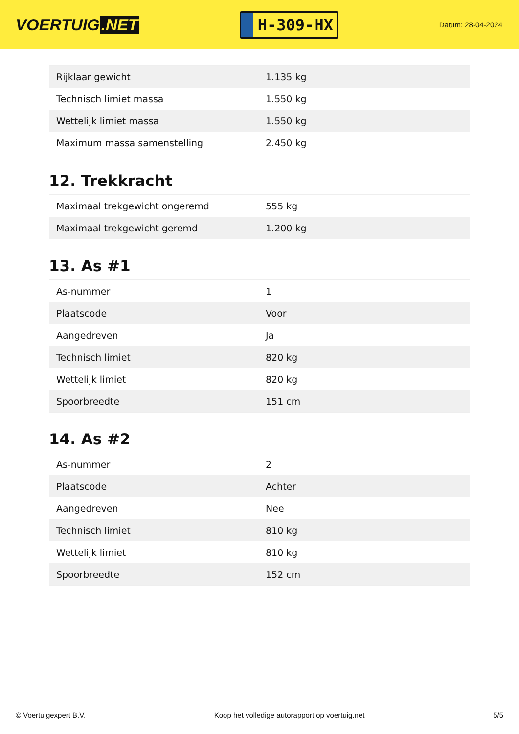VOERTUIG.NET
H-309-HX
Datum: 28-04-2024
| Rijklaar gewicht | 1.135 kg |
| Technisch limiet massa | 1.550 kg |
| Wettelijk limiet massa | 1.550 kg |
| Maximum massa samenstelling | 2.450 kg |
12. Trekkracht
| Maximaal trekgewicht ongeremd | 555 kg |
| Maximaal trekgewicht geremd | 1.200 kg |
13. As #1
| As-nummer | 1 |
| Plaatscode | Voor |
| Aangedreven | Ja |
| Technisch limiet | 820 kg |
| Wettelijk limiet | 820 kg |
| Spoorbreedte | 151 cm |
14. As #2
| As-nummer | 2 |
| Plaatscode | Achter |
| Aangedreven | Nee |
| Technisch limiet | 810 kg |
| Wettelijk limiet | 810 kg |
| Spoorbreedte | 152 cm |
© Voertuigexpert B.V. Koop het volledige autorapport op voertuig.net 5/5